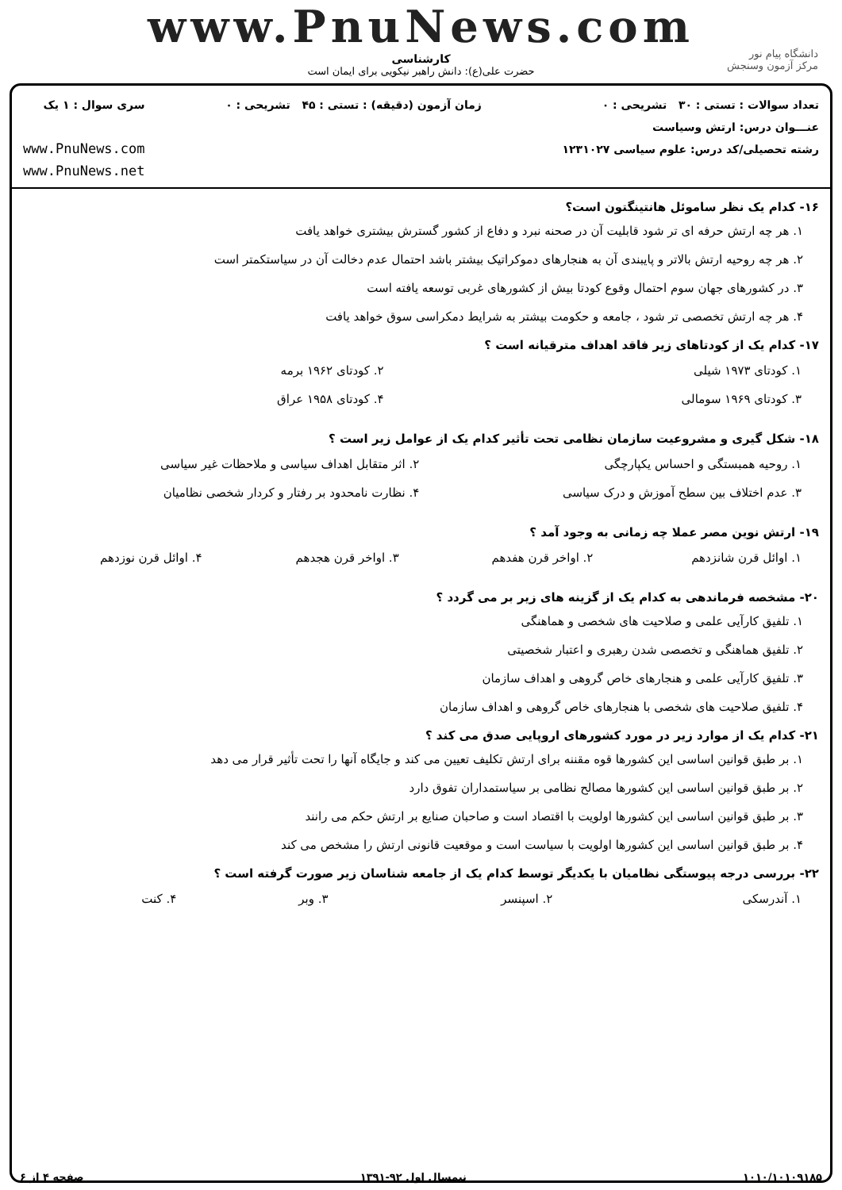www.PnuNews.com
کارشناسی
حضرت علی(ع): دانش راهبر نیکویی برای ایمان است
دانشگاه پیام نور
مرکز آزمون وسنجش
تعداد سوالات : تستی : ۳۰ تشریحی : ۰
عنـــوان درس: ارتش وسیاست
رشته تحصیلی/کد درس: علوم سیاسی ۱۲۳۱۰۲۷
زمان آزمون (دقیقه) : تستی : ۴۵ تشریحی : ۰
سری سوال : ۱ یک
www.PnuNews.com
www.PnuNews.net
۱۶- کدام یک نظر ساموئل هانتینگتون است؟
۱. هر چه ارتش حرفه ای تر شود قابلیت آن در صحنه نبرد و دفاع از کشور گسترش بیشتری خواهد یافت
۲. هر چه روحیه ارتش بالاتر و پایبندی آن به هنجارهای دموکراتیک بیشتر باشد احتمال عدم دخالت آن در سیاستکمتر است
۳. در کشورهای جهان سوم احتمال وقوع کودتا بیش از کشورهای غربی توسعه یافته است
۴. هر چه ارتش تخصصی تر شود ، جامعه و حکومت بیشتر به شرایط دمکراسی سوق خواهد یافت
۱۷- کدام یک از کودتاهای زیر فاقد اهداف مترقیانه است ؟
| ۱. کودتای ۱۹۷۳ شیلی | ۲. کودتای ۱۹۶۲ برمه |
| ۳. کودتای ۱۹۶۹ سومالی | ۴. کودتای ۱۹۵۸ عراق |
۱۸- شکل گیری و مشروعیت سازمان نظامی تحت تأثیر کدام یک از عوامل زیر است ؟
| ۱. روحیه همبستگی و احساس یکپارچگی | ۲. اثر متقابل اهداف سیاسی و ملاحظات غیر سیاسی |
| ۳. عدم اختلاف بین سطح آموزش و درک سیاسی | ۴. نظارت نامحدود بر رفتار و کردار شخصی نظامیان |
۱۹- ارتش نوین مصر عملا چه زمانی به وجود آمد ؟
| ۱. اوائل قرن شانزدهم | ۲. اواخر قرن هفدهم | ۳. اواخر قرن هجدهم | ۴. اوائل قرن نوزدهم |
۲۰- مشخصه فرماندهی به کدام یک از گزینه های زیر بر می گردد ؟
۱. تلفیق کارآیی علمی و صلاحیت های شخصی و هماهنگی
۲. تلفیق هماهنگی و تخصصی شدن رهبری و اعتبار شخصیتی
۳. تلفیق کارآیی علمی و هنجارهای خاص گروهی و اهداف سازمان
۴. تلفیق صلاحیت های شخصی با هنجارهای خاص گروهی و اهداف سازمان
۲۱- کدام یک از موارد زیر در مورد کشورهای اروپایی صدق می کند ؟
۱. بر طبق قوانین اساسی این کشورها قوه مقننه برای ارتش تکلیف تعیین می کند و جایگاه آنها را تحت تأثیر قرار می دهد
۲. بر طبق قوانین اساسی این کشورها مصالح نظامی بر سیاستمداران تفوق دارد
۳. بر طبق قوانین اساسی این کشورها اولویت با اقتصاد است و صاحبان صنایع بر ارتش حکم می رانند
۴. بر طبق قوانین اساسی این کشورها اولویت با سیاست است و موقعیت قانونی ارتش را مشخص می کند
۲۲- بررسی درجه پیوستگی نظامیان با یکدیگر توسط کدام یک از جامعه شناسان زیر صورت گرفته است ؟
| ۱. آندرسکی | ۲. اسپنسر | ۳. وبر | ۴. کنت |
۱۰۱۰/۱۰۱۰۹۱۸۵ نیمسال اول ۹۲-۱۳۹۱ صفحه ۴ از ۶